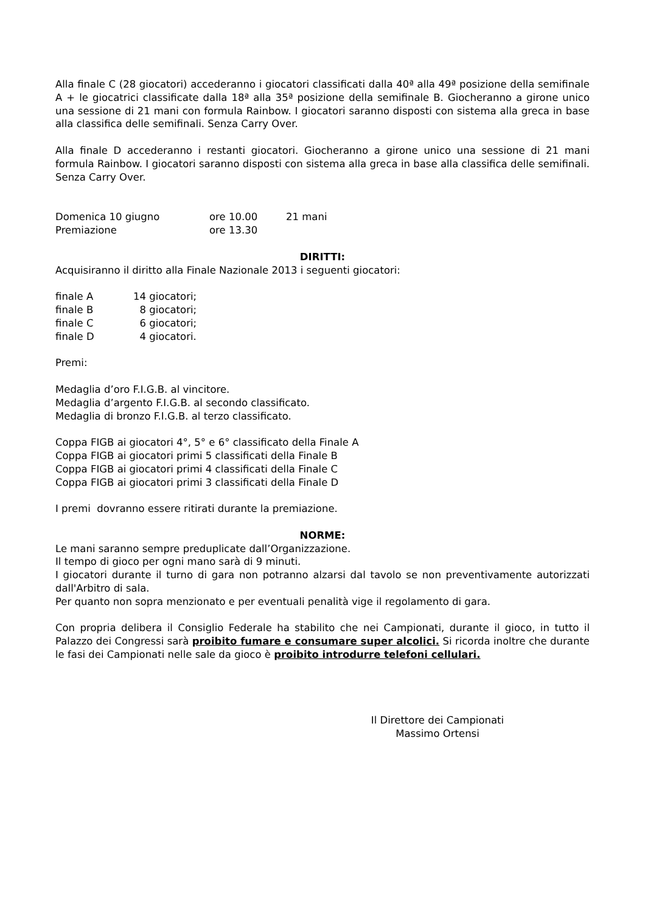Alla finale C (28 giocatori) accederanno i giocatori classificati dalla 40ª alla 49ª posizione della semifinale A + le giocatrici classificate dalla 18ª alla 35ª posizione della semifinale B. Giocheranno a girone unico una sessione di 21 mani con formula Rainbow. I giocatori saranno disposti con sistema alla greca in base alla classifica delle semifinali. Senza Carry Over.
Alla finale D accederanno i restanti giocatori. Giocheranno a girone unico una sessione di 21 mani formula Rainbow. I giocatori saranno disposti con sistema alla greca in base alla classifica delle semifinali. Senza Carry Over.
Domenica 10 giugno ore 10.00 21 mani
Premiazione ore 13.30
DIRITTI:
Acquisiranno il diritto alla Finale Nazionale 2013 i seguenti giocatori:
finale A 14 giocatori;
finale B 8 giocatori;
finale C 6 giocatori;
finale D 4 giocatori.
Premi:
Medaglia d’oro F.I.G.B. al vincitore.
Medaglia d’argento F.I.G.B. al secondo classificato.
Medaglia di bronzo F.I.G.B. al terzo classificato.
Coppa FIGB ai giocatori 4°, 5° e 6° classificato della Finale A
Coppa FIGB ai giocatori primi 5 classificati della Finale B
Coppa FIGB ai giocatori primi 4 classificati della Finale C
Coppa FIGB ai giocatori primi 3 classificati della Finale D
I premi dovranno essere ritirati durante la premiazione.
NORME:
Le mani saranno sempre preduplicate dall’Organizzazione.
Il tempo di gioco per ogni mano sarà di 9 minuti.
I giocatori durante il turno di gara non potranno alzarsi dal tavolo se non preventivamente autorizzati dall'Arbitro di sala.
Per quanto non sopra menzionato e per eventuali penalità vige il regolamento di gara.
Con propria delibera il Consiglio Federale ha stabilito che nei Campionati, durante il gioco, in tutto il Palazzo dei Congressi sarà proibito fumare e consumare super alcolici. Si ricorda inoltre che durante le fasi dei Campionati nelle sale da gioco è proibito introdurre telefoni cellulari.
Il Direttore dei Campionati
Massimo Ortensi